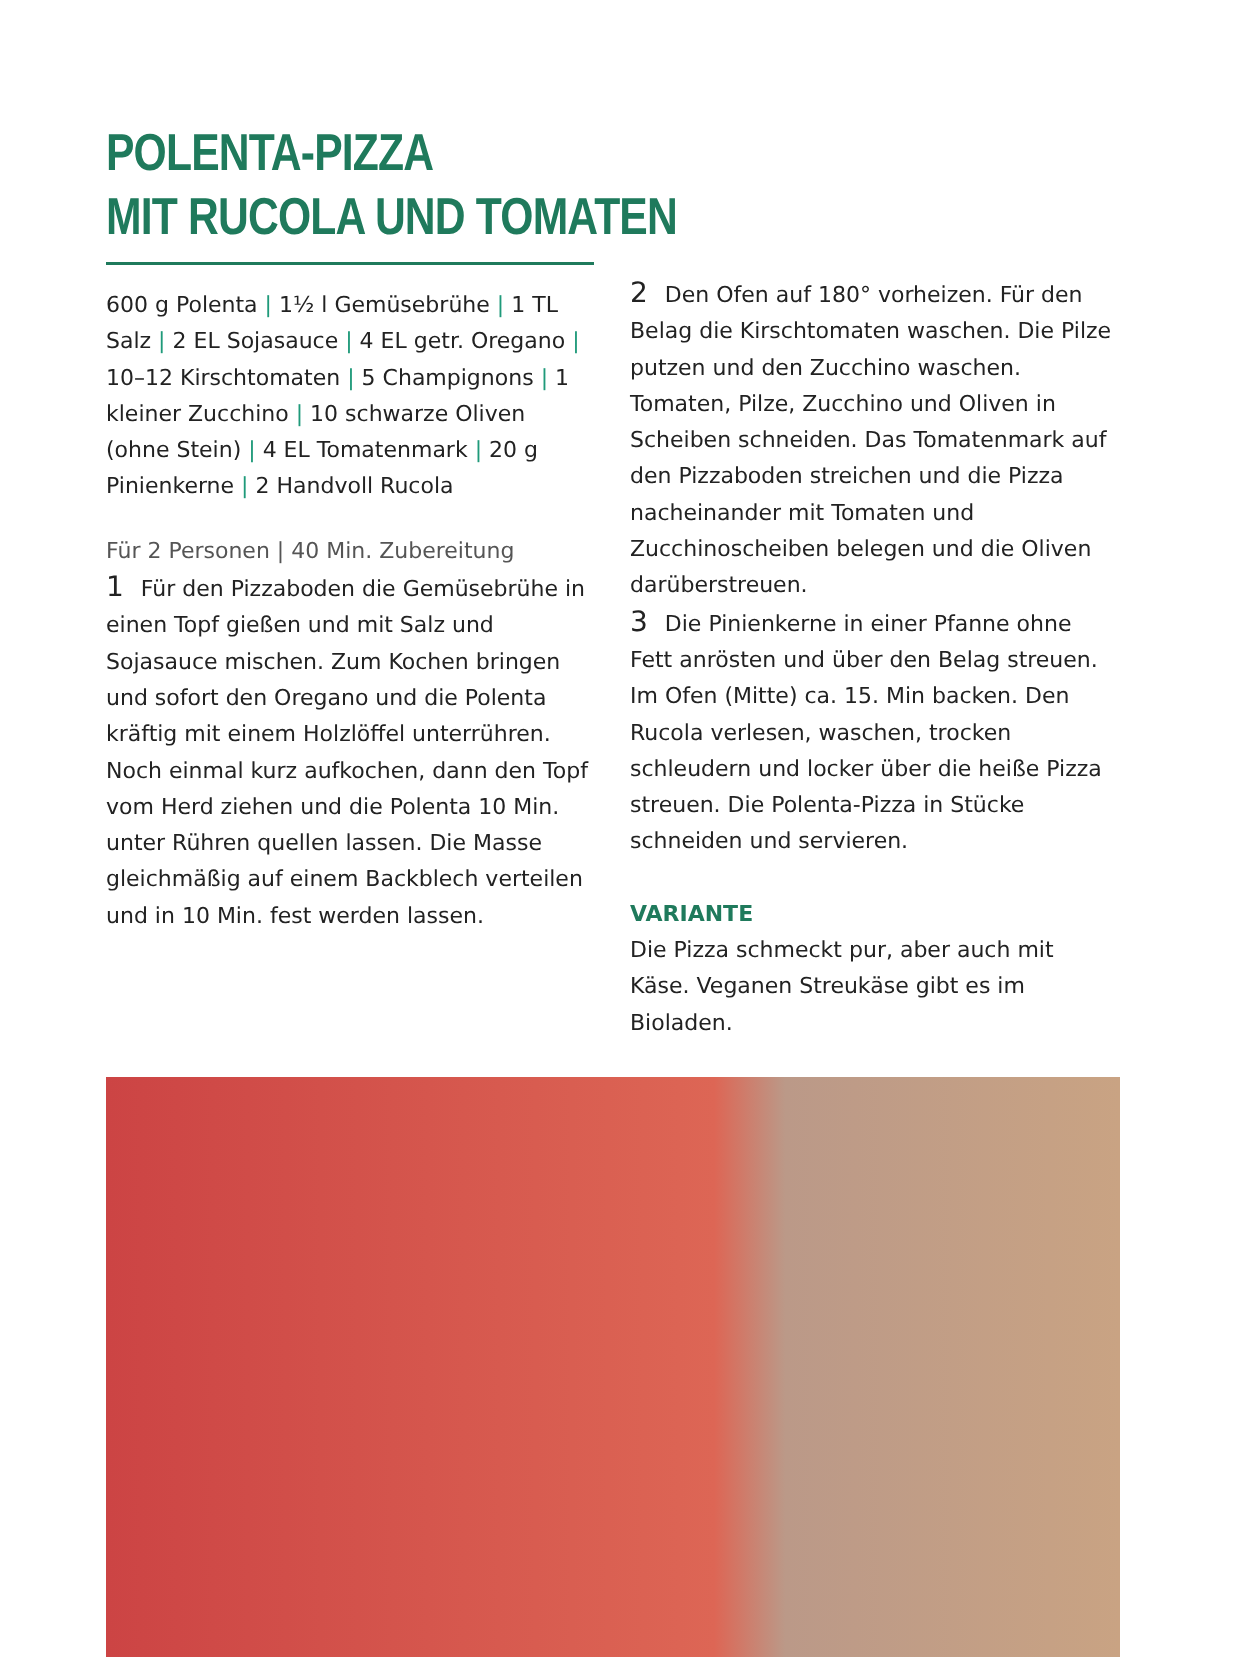POLENTA-PIZZA
MIT RUCOLA UND TOMATEN
600 g Polenta | 1½ l Gemüsebrühe | 1 TL Salz | 2 EL Sojasauce | 4 EL getr. Oregano | 10–12 Kirschtomaten | 5 Champignons | 1 kleiner Zucchino | 10 schwarze Oliven (ohne Stein) | 4 EL Tomatenmark | 20 g Pinienkerne | 2 Handvoll Rucola
Für 2 Personen | 40 Min. Zubereitung
1 Für den Pizzaboden die Gemüsebrühe in einen Topf gießen und mit Salz und Sojasauce mischen. Zum Kochen bringen und sofort den Oregano und die Polenta kräftig mit einem Holzlöffel unterrühren. Noch einmal kurz aufkochen, dann den Topf vom Herd ziehen und die Polenta 10 Min. unter Rühren quellen lassen. Die Masse gleichmäßig auf einem Backblech verteilen und in 10 Min. fest werden lassen.
2 Den Ofen auf 180° vorheizen. Für den Belag die Kirschtomaten waschen. Die Pilze putzen und den Zucchino waschen. Tomaten, Pilze, Zucchino und Oliven in Scheiben schneiden. Das Tomatenmark auf den Pizzaboden streichen und die Pizza nacheinander mit Tomaten und Zucchinoscheiben belegen und die Oliven darüberstreuen.
3 Die Pinienkerne in einer Pfanne ohne Fett anrösten und über den Belag streuen. Im Ofen (Mitte) ca. 15. Min backen. Den Rucola verlesen, waschen, trocken schleudern und locker über die heiße Pizza streuen. Die Polenta-Pizza in Stücke schneiden und servieren.
VARIANTE
Die Pizza schmeckt pur, aber auch mit Käse. Veganen Streukäse gibt es im Bioladen.